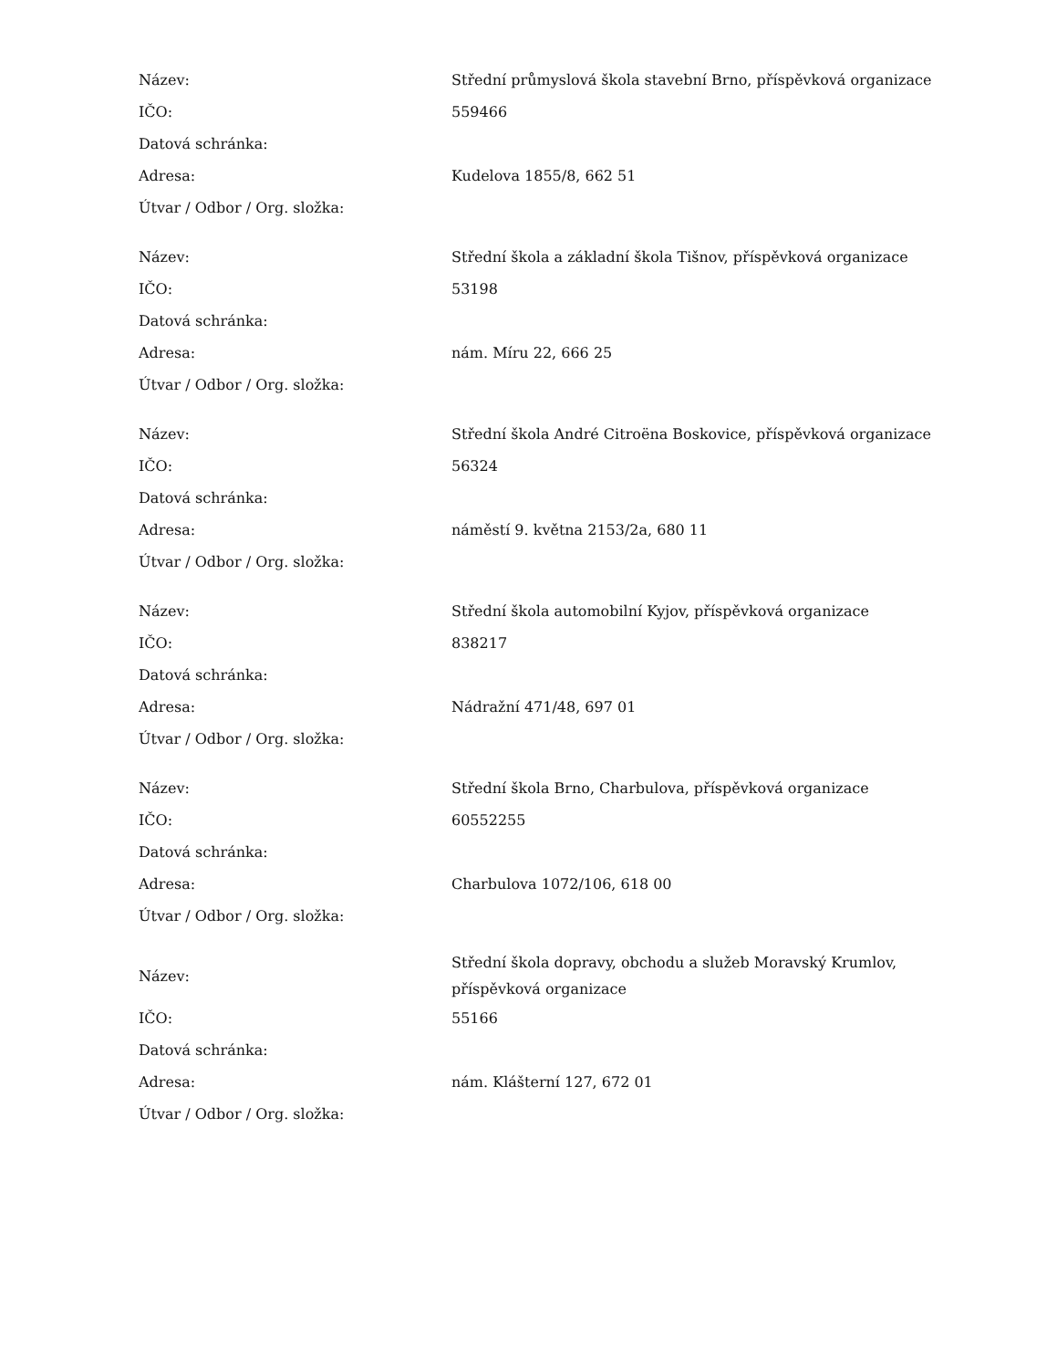| Název: | Střední průmyslová škola stavební Brno, příspěvková organizace |
| IČO: | 559466 |
| Datová schránka: | |
| Adresa: | Kudelova 1855/8, 662 51 |
| Útvar / Odbor / Org. složka: | |
| Název: | Střední škola a základní škola Tišnov, příspěvková organizace |
| IČO: | 53198 |
| Datová schránka: | |
| Adresa: | nám. Míru 22, 666 25 |
| Útvar / Odbor / Org. složka: | |
| Název: | Střední škola André Citroëna Boskovice, příspěvková organizace |
| IČO: | 56324 |
| Datová schránka: | |
| Adresa: | náměstí 9. května 2153/2a, 680 11 |
| Útvar / Odbor / Org. složka: | |
| Název: | Střední škola automobilní Kyjov, příspěvková organizace |
| IČO: | 838217 |
| Datová schránka: | |
| Adresa: | Nádražní 471/48, 697 01 |
| Útvar / Odbor / Org. složka: | |
| Název: | Střední škola Brno, Charbulova, příspěvková organizace |
| IČO: | 60552255 |
| Datová schránka: | |
| Adresa: | Charbulova 1072/106, 618 00 |
| Útvar / Odbor / Org. složka: | |
| Název: | Střední škola dopravy, obchodu a služeb Moravský Krumlov, příspěvková organizace |
| IČO: | 55166 |
| Datová schránka: | |
| Adresa: | nám. Klášterní 127, 672 01 |
| Útvar / Odbor / Org. složka: | |